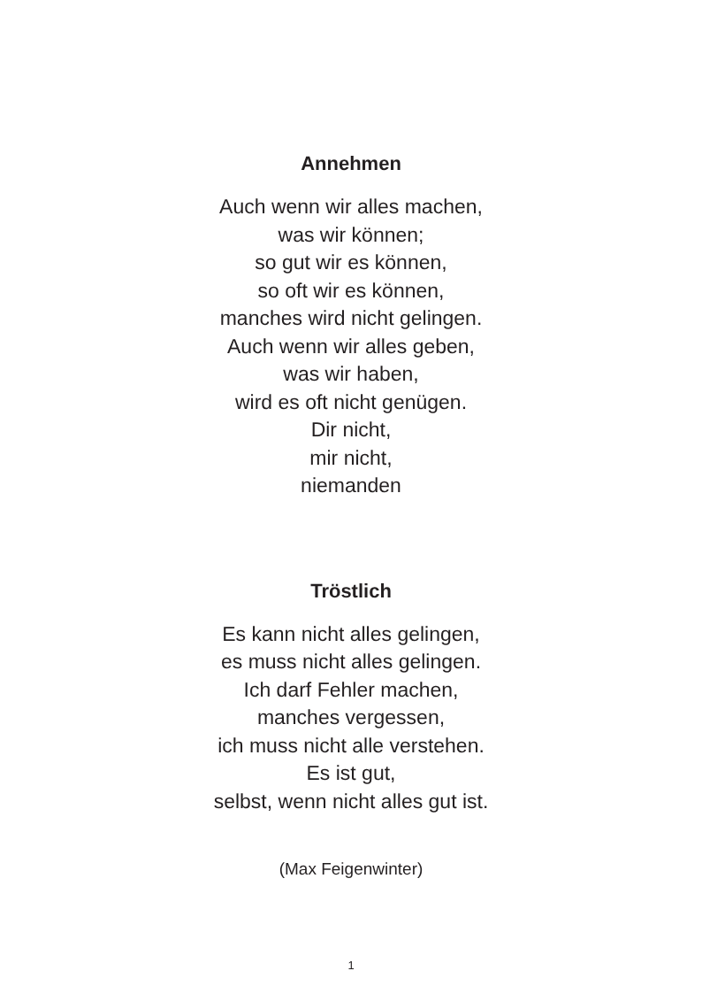Annehmen
Auch wenn wir alles machen,
was wir können;
so gut wir es können,
so oft wir es können,
manches wird nicht gelingen.
Auch wenn wir alles geben,
was wir haben,
wird es oft nicht genügen.
Dir nicht,
mir nicht,
niemanden
Tröstlich
Es kann nicht alles gelingen,
es muss nicht alles gelingen.
Ich darf Fehler machen,
manches vergessen,
ich muss nicht alle verstehen.
Es ist gut,
selbst, wenn nicht alles gut ist.
(Max Feigenwinter)
1